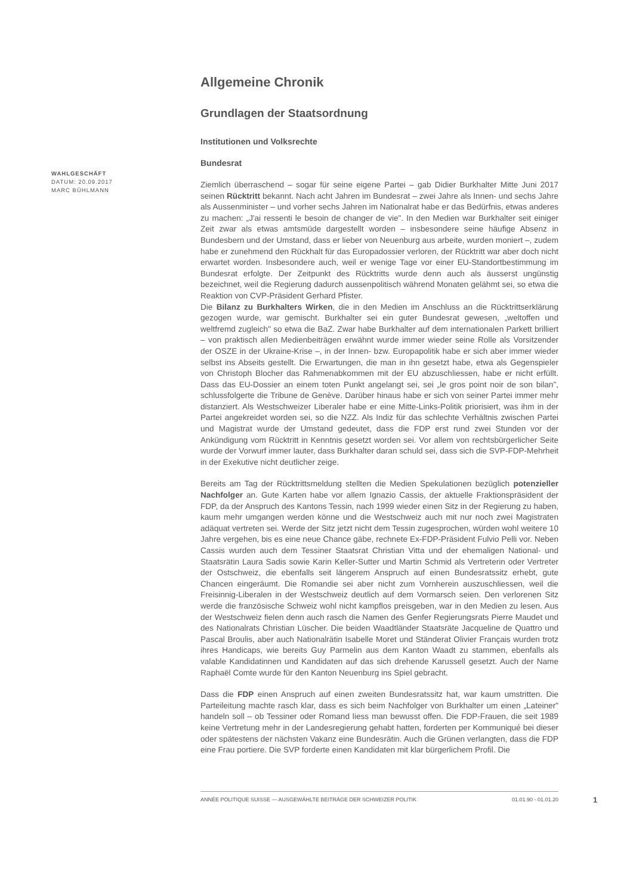WAHLGESCHÄFT
DATUM: 20.09.2017
MARC BÜHLMANN
Allgemeine Chronik
Grundlagen der Staatsordnung
Institutionen und Volksrechte
Bundesrat
Ziemlich überraschend – sogar für seine eigene Partei – gab Didier Burkhalter Mitte Juni 2017 seinen Rücktritt bekannt. Nach acht Jahren im Bundesrat – zwei Jahre als Innen- und sechs Jahre als Aussenminister – und vorher sechs Jahren im Nationalrat habe er das Bedürfnis, etwas anderes zu machen: „J'ai ressenti le besoin de changer de vie". In den Medien war Burkhalter seit einiger Zeit zwar als etwas amtsmüde dargestellt worden – insbesondere seine häufige Absenz in Bundesbern und der Umstand, dass er lieber von Neuenburg aus arbeite, wurden moniert –, zudem habe er zunehmend den Rückhalt für das Europadossier verloren, der Rücktritt war aber doch nicht erwartet worden. Insbesondere auch, weil er wenige Tage vor einer EU-Standortbestimmung im Bundesrat erfolgte. Der Zeitpunkt des Rücktritts wurde denn auch als äusserst ungünstig bezeichnet, weil die Regierung dadurch aussenpolitisch während Monaten gelähmt sei, so etwa die Reaktion von CVP-Präsident Gerhard Pfister.
Die Bilanz zu Burkhalters Wirken, die in den Medien im Anschluss an die Rücktrittserklärung gezogen wurde, war gemischt. Burkhalter sei ein guter Bundesrat gewesen, „weltoffen und weltfremd zugleich" so etwa die BaZ. Zwar habe Burkhalter auf dem internationalen Parkett brilliert – von praktisch allen Medienbeiträgen erwähnt wurde immer wieder seine Rolle als Vorsitzender der OSZE in der Ukraine-Krise –, in der Innen- bzw. Europapolitik habe er sich aber immer wieder selbst ins Abseits gestellt. Die Erwartungen, die man in ihn gesetzt habe, etwa als Gegenspieler von Christoph Blocher das Rahmenabkommen mit der EU abzuschliessen, habe er nicht erfüllt. Dass das EU-Dossier an einem toten Punkt angelangt sei, sei „le gros point noir de son bilan", schlussfolgerte die Tribune de Genève. Darüber hinaus habe er sich von seiner Partei immer mehr distanziert. Als Westschweizer Liberaler habe er eine Mitte-Links-Politik priorisiert, was ihm in der Partei angekreidet worden sei, so die NZZ. Als Indiz für das schlechte Verhältnis zwischen Partei und Magistrat wurde der Umstand gedeutet, dass die FDP erst rund zwei Stunden vor der Ankündigung vom Rücktritt in Kenntnis gesetzt worden sei. Vor allem von rechtsbürgerlicher Seite wurde der Vorwurf immer lauter, dass Burkhalter daran schuld sei, dass sich die SVP-FDP-Mehrheit in der Exekutive nicht deutlicher zeige.
Bereits am Tag der Rücktrittsmeldung stellten die Medien Spekulationen bezüglich potenzieller Nachfolger an. Gute Karten habe vor allem Ignazio Cassis, der aktuelle Fraktionspräsident der FDP, da der Anspruch des Kantons Tessin, nach 1999 wieder einen Sitz in der Regierung zu haben, kaum mehr umgangen werden könne und die Westschweiz auch mit nur noch zwei Magistraten adäquat vertreten sei. Werde der Sitz jetzt nicht dem Tessin zugesprochen, würden wohl weitere 10 Jahre vergehen, bis es eine neue Chance gäbe, rechnete Ex-FDP-Präsident Fulvio Pelli vor. Neben Cassis wurden auch dem Tessiner Staatsrat Christian Vitta und der ehemaligen National- und Staatsrätin Laura Sadis sowie Karin Keller-Sutter und Martin Schmid als Vertreterin oder Vertreter der Ostschweiz, die ebenfalls seit längerem Anspruch auf einen Bundesratssitz erhebt, gute Chancen eingeräumt. Die Romandie sei aber nicht zum Vornherein auszuschliessen, weil die Freisinnig-Liberalen in der Westschweiz deutlich auf dem Vormarsch seien. Den verlorenen Sitz werde die französische Schweiz wohl nicht kampflos preisgeben, war in den Medien zu lesen. Aus der Westschweiz fielen denn auch rasch die Namen des Genfer Regierungsrats Pierre Maudet und des Nationalrats Christian Lüscher. Die beiden Waadtländer Staatsräte Jacqueline de Quattro und Pascal Broulis, aber auch Nationalrätin Isabelle Moret und Ständerat Olivier Français wurden trotz ihres Handicaps, wie bereits Guy Parmelin aus dem Kanton Waadt zu stammen, ebenfalls als valable Kandidatinnen und Kandidaten auf das sich drehende Karussell gesetzt. Auch der Name Raphaël Comte wurde für den Kanton Neuenburg ins Spiel gebracht.
Dass die FDP einen Anspruch auf einen zweiten Bundesratssitz hat, war kaum umstritten. Die Parteileitung machte rasch klar, dass es sich beim Nachfolger von Burkhalter um einen „Lateiner" handeln soll – ob Tessiner oder Romand liess man bewusst offen. Die FDP-Frauen, die seit 1989 keine Vertretung mehr in der Landesregierung gehabt hatten, forderten per Kommuniqué bei dieser oder spätestens der nächsten Vakanz eine Bundesrätin. Auch die Grünen verlangten, dass die FDP eine Frau portiere. Die SVP forderte einen Kandidaten mit klar bürgerlichem Profil. Die
ANNÉE POLITIQUE SUISSE — AUSGEWÄHLTE BEITRÄGE DER SCHWEIZER POLITIK 01.01.90 - 01.01.20
1